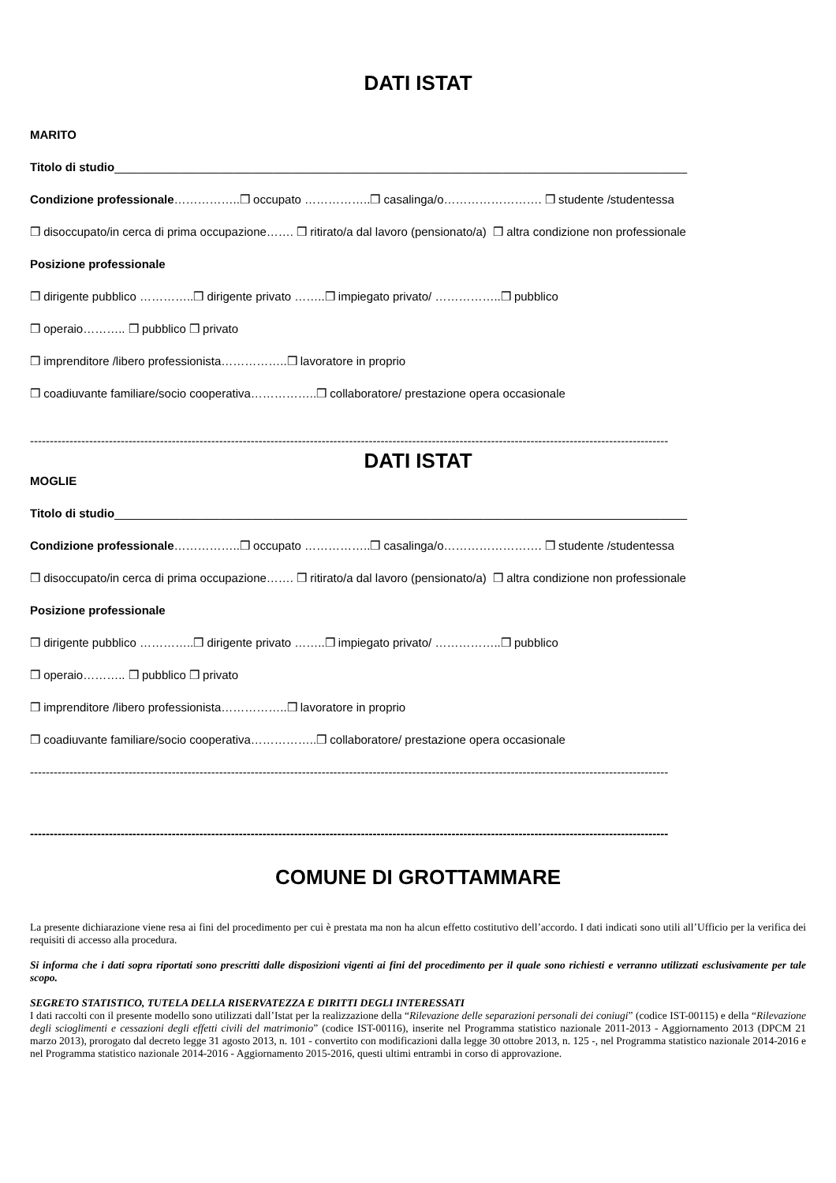DATI ISTAT
MARITO
Titolo di studio_______________________________________________________________________________________
Condizione professionale……………..❒ occupato ……………..❒ casalinga/o……………………. ❒ studente /studentessa
❒ disoccupato/in cerca di prima occupazione……. ❒ ritirato/a dal lavoro (pensionato/a) ❒ altra condizione non professionale
Posizione professionale
❒ dirigente pubblico …………..❒ dirigente privato ……..❒ impiegato privato/ ……………..❒ pubblico
❒ operaio……….. ❒ pubblico ❒ privato
❒ imprenditore /libero professionista……………..❒ lavoratore in proprio
❒ coadiuvante familiare/socio cooperativa……………..❒ collaboratore/ prestazione opera occasionale
------------------------------------------------------------------------------------------------------------------------------------------------------------------
DATI ISTAT
MOGLIE
Titolo di studio_______________________________________________________________________________________
Condizione professionale……………..❒ occupato ……………..❒ casalinga/o……………………. ❒ studente /studentessa
❒ disoccupato/in cerca di prima occupazione……. ❒ ritirato/a dal lavoro (pensionato/a) ❒ altra condizione non professionale
Posizione professionale
❒ dirigente pubblico …………..❒ dirigente privato ……..❒ impiegato privato/ ……………..❒ pubblico
❒ operaio……….. ❒ pubblico ❒ privato
❒ imprenditore /libero professionista……………..❒ lavoratore in proprio
❒ coadiuvante familiare/socio cooperativa……………..❒ collaboratore/ prestazione opera occasionale
------------------------------------------------------------------------------------------------------------------------------------------------------------------
------------------------------------------------------------------------------------------------------------------------------------------------------------------
COMUNE DI GROTTAMMARE
La presente dichiarazione viene resa ai fini del procedimento per cui è prestata ma non ha alcun effetto costitutivo dell’accordo. I dati indicati sono utili all’Ufficio per la verifica dei requisiti di accesso alla procedura.
Si informa che i dati sopra riportati sono prescritti dalle disposizioni vigenti ai fini del procedimento per il quale sono richiesti e verranno utilizzati esclusivamente per tale scopo.
SEGRETO STATISTICO, TUTELA DELLA RISERVATEZZA E DIRITTI DEGLI INTERESSATI
I dati raccolti con il presente modello sono utilizzati dall’Istat per la realizzazione della “Rilevazione delle separazioni personali dei coniugi” (codice IST-00115) e della “Rilevazione degli scioglimenti e cessazioni degli effetti civili del matrimonio” (codice IST-00116), inserite nel Programma statistico nazionale 2011-2013 - Aggiornamento 2013 (DPCM 21 marzo 2013), prorogato dal decreto legge 31 agosto 2013, n. 101 - convertito con modificazioni dalla legge 30 ottobre 2013, n. 125 -, nel Programma statistico nazionale 2014-2016 e nel Programma statistico nazionale 2014-2016 - Aggiornamento 2015-2016, questi ultimi entrambi in corso di approvazione.